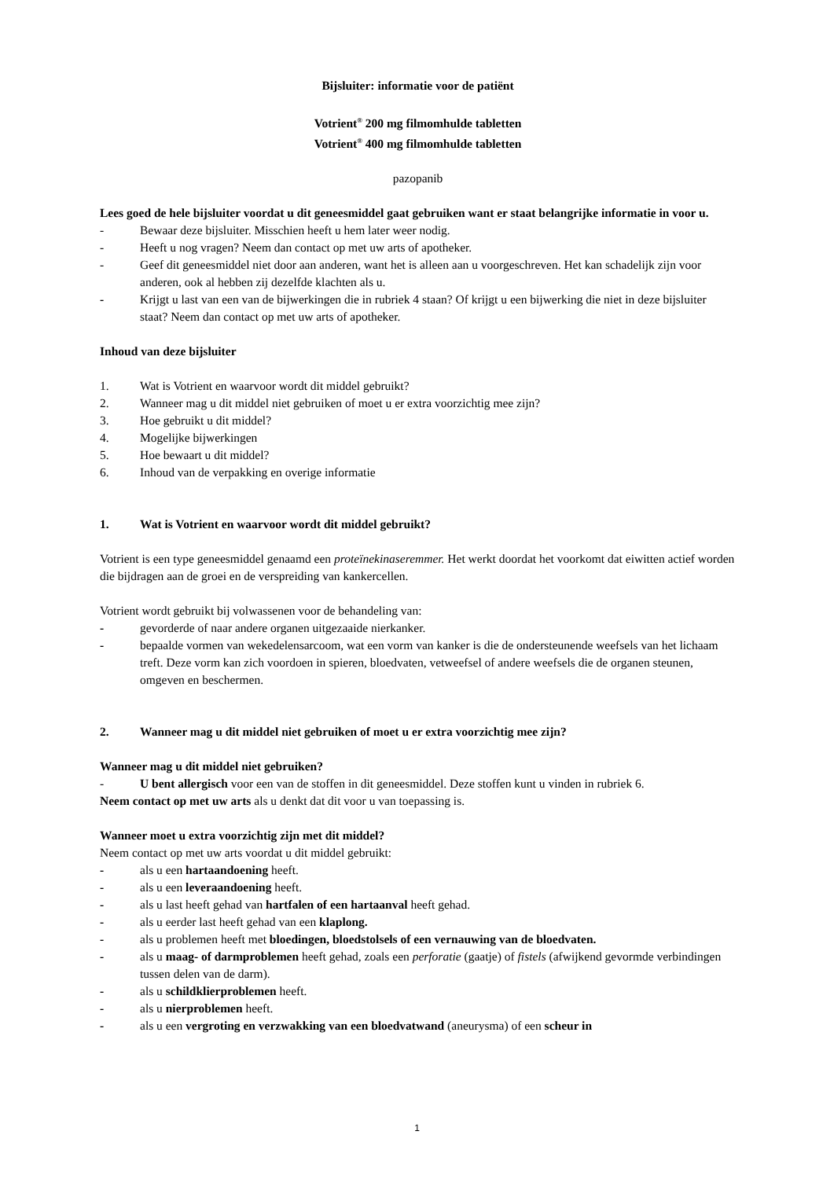Bijsluiter: informatie voor de patiënt
Votrient<sup>®</sup> 200 mg filmomhulde tabletten
Votrient<sup>®</sup> 400 mg filmomhulde tabletten
pazopanib
Lees goed de hele bijsluiter voordat u dit geneesmiddel gaat gebruiken want er staat belangrijke informatie in voor u.
- Bewaar deze bijsluiter. Misschien heeft u hem later weer nodig.
- Heeft u nog vragen? Neem dan contact op met uw arts of apotheker.
- Geef dit geneesmiddel niet door aan anderen, want het is alleen aan u voorgeschreven. Het kan schadelijk zijn voor anderen, ook al hebben zij dezelfde klachten als u.
- Krijgt u last van een van de bijwerkingen die in rubriek 4 staan? Of krijgt u een bijwerking die niet in deze bijsluiter staat? Neem dan contact op met uw arts of apotheker.
Inhoud van deze bijsluiter
1. Wat is Votrient en waarvoor wordt dit middel gebruikt?
2. Wanneer mag u dit middel niet gebruiken of moet u er extra voorzichtig mee zijn?
3. Hoe gebruikt u dit middel?
4. Mogelijke bijwerkingen
5. Hoe bewaart u dit middel?
6. Inhoud van de verpakking en overige informatie
1. Wat is Votrient en waarvoor wordt dit middel gebruikt?
Votrient is een type geneesmiddel genaamd een proteïnekinaseremmer. Het werkt doordat het voorkomt dat eiwitten actief worden die bijdragen aan de groei en de verspreiding van kankercellen.
Votrient wordt gebruikt bij volwassenen voor de behandeling van:
- gevorderde of naar andere organen uitgezaaide nierkanker.
- bepaalde vormen van wekedelensarcoom, wat een vorm van kanker is die de ondersteunende weefsels van het lichaam treft. Deze vorm kan zich voordoen in spieren, bloedvaten, vetweefsel of andere weefsels die de organen steunen, omgeven en beschermen.
2. Wanneer mag u dit middel niet gebruiken of moet u er extra voorzichtig mee zijn?
Wanneer mag u dit middel niet gebruiken?
- U bent allergisch voor een van de stoffen in dit geneesmiddel. Deze stoffen kunt u vinden in rubriek 6.
Neem contact op met uw arts als u denkt dat dit voor u van toepassing is.
Wanneer moet u extra voorzichtig zijn met dit middel?
Neem contact op met uw arts voordat u dit middel gebruikt:
- als u een hartaandoening heeft.
- als u een leveraandoening heeft.
- als u last heeft gehad van hartfalen of een hartaanval heeft gehad.
- als u eerder last heeft gehad van een klaplong.
- als u problemen heeft met bloedingen, bloedstolsels of een vernauwing van de bloedvaten.
- als u maag- of darmproblemen heeft gehad, zoals een perforatie (gaatje) of fistels (afwijkend gevormde verbindingen tussen delen van de darm).
- als u schildklierproblemen heeft.
- als u nierproblemen heeft.
- als u een vergroting en verzwakking van een bloedvatwand (aneurysma) of een scheur in
1